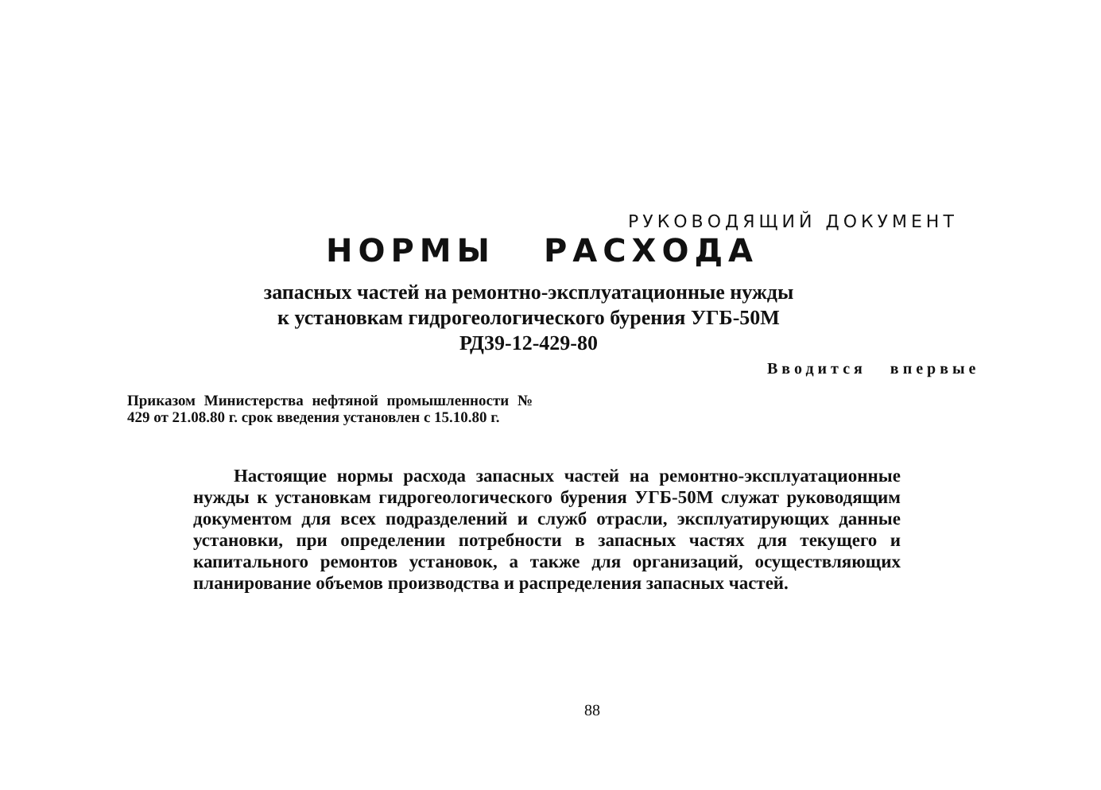РУКОВОДЯЩИЙ ДОКУМЕНТ
НОРМЫ РАСХОДА
запасных частей на ремонтно-эксплуатационные нужды
к установкам гидрогеологического бурения УГБ-50М
РД39-12-429-80
Вводится впервые
Приказом Министерства нефтяной промышленности № 429 от 21.08.80 г. срок введения установлен с 15.10.80 г.
Настоящие нормы расхода запасных частей на ремонтно-эксплуатационные нужды к установкам гидрогеологического бурения УГБ-50М служат руководящим документом для всех подразделений и служб отрасли, эксплуатирующих данные установки, при определении потребности в запасных частях для текущего и капитального ремонтов установок, а также для организаций, осуществляющих планирование объемов производства и распределения запасных частей.
88